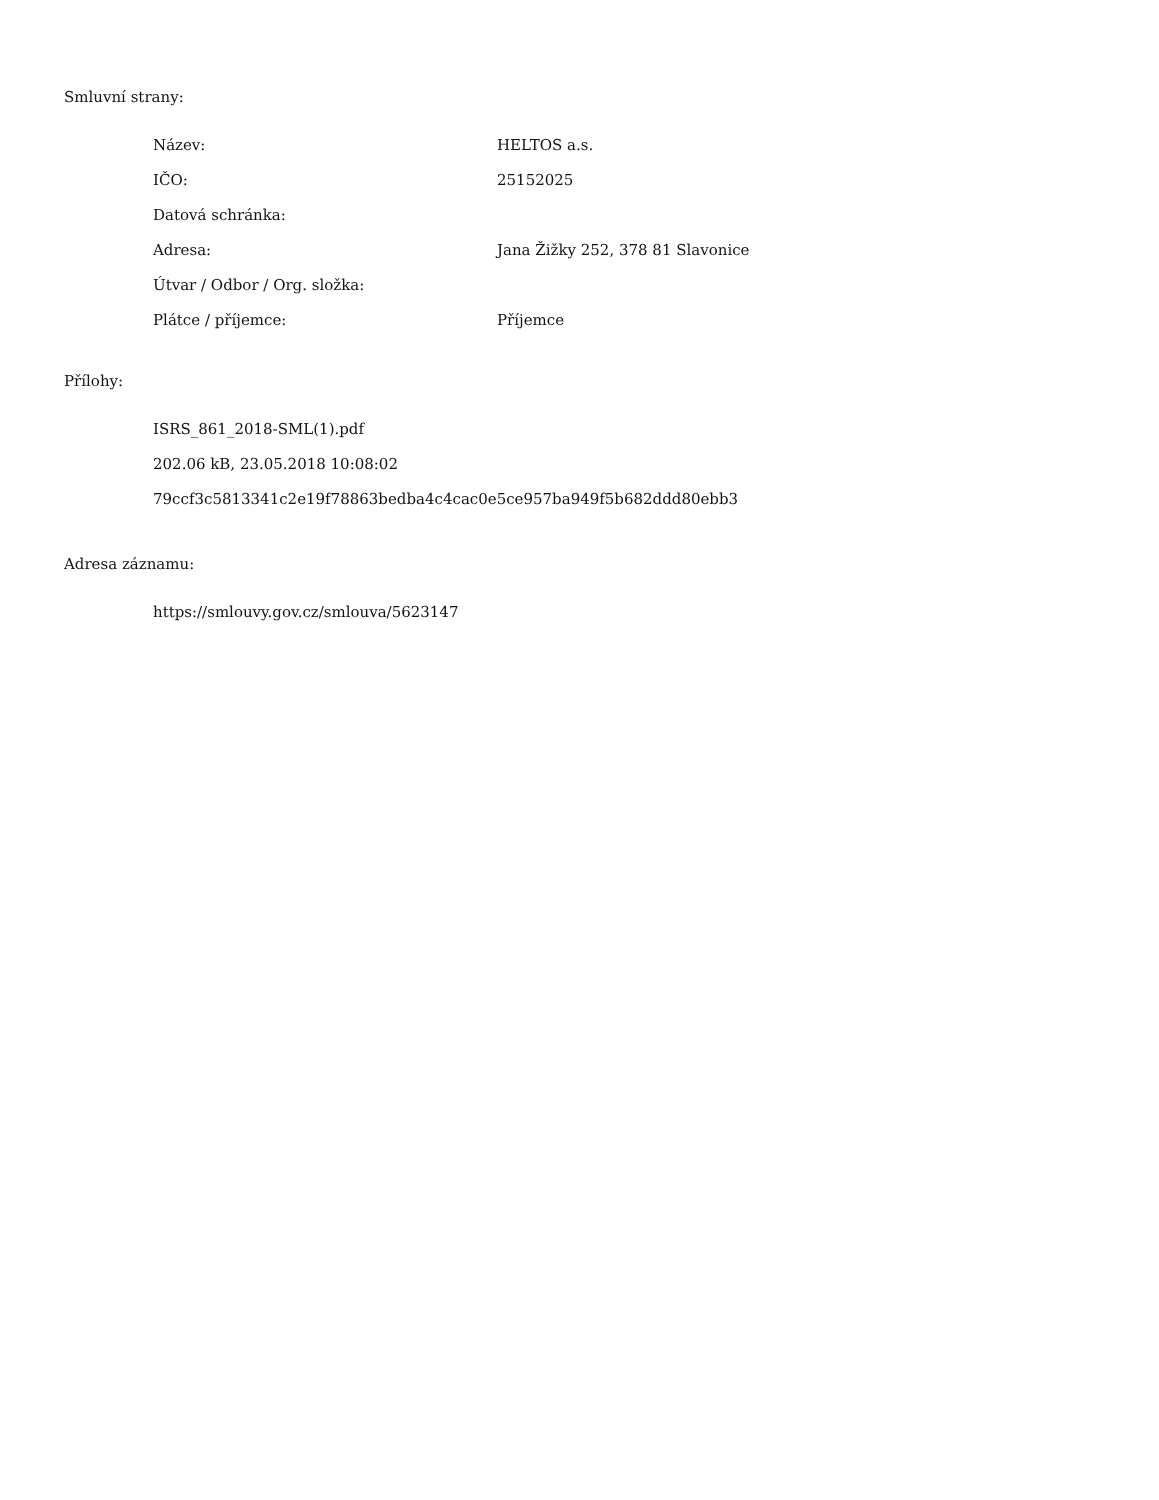Smluvní strany:
| Název: | HELTOS a.s. |
| IČO: | 25152025 |
| Datová schránka: | |
| Adresa: | Jana Žižky 252, 378 81 Slavonice |
| Útvar / Odbor / Org. složka: | |
| Plátce / příjemce: | Příjemce |
Přílohy:
ISRS_861_2018-SML(1).pdf
202.06 kB, 23.05.2018 10:08:02
79ccf3c5813341c2e19f78863bedba4c4cac0e5ce957ba949f5b682ddd80ebb3
Adresa záznamu:
https://smlouvy.gov.cz/smlouva/5623147